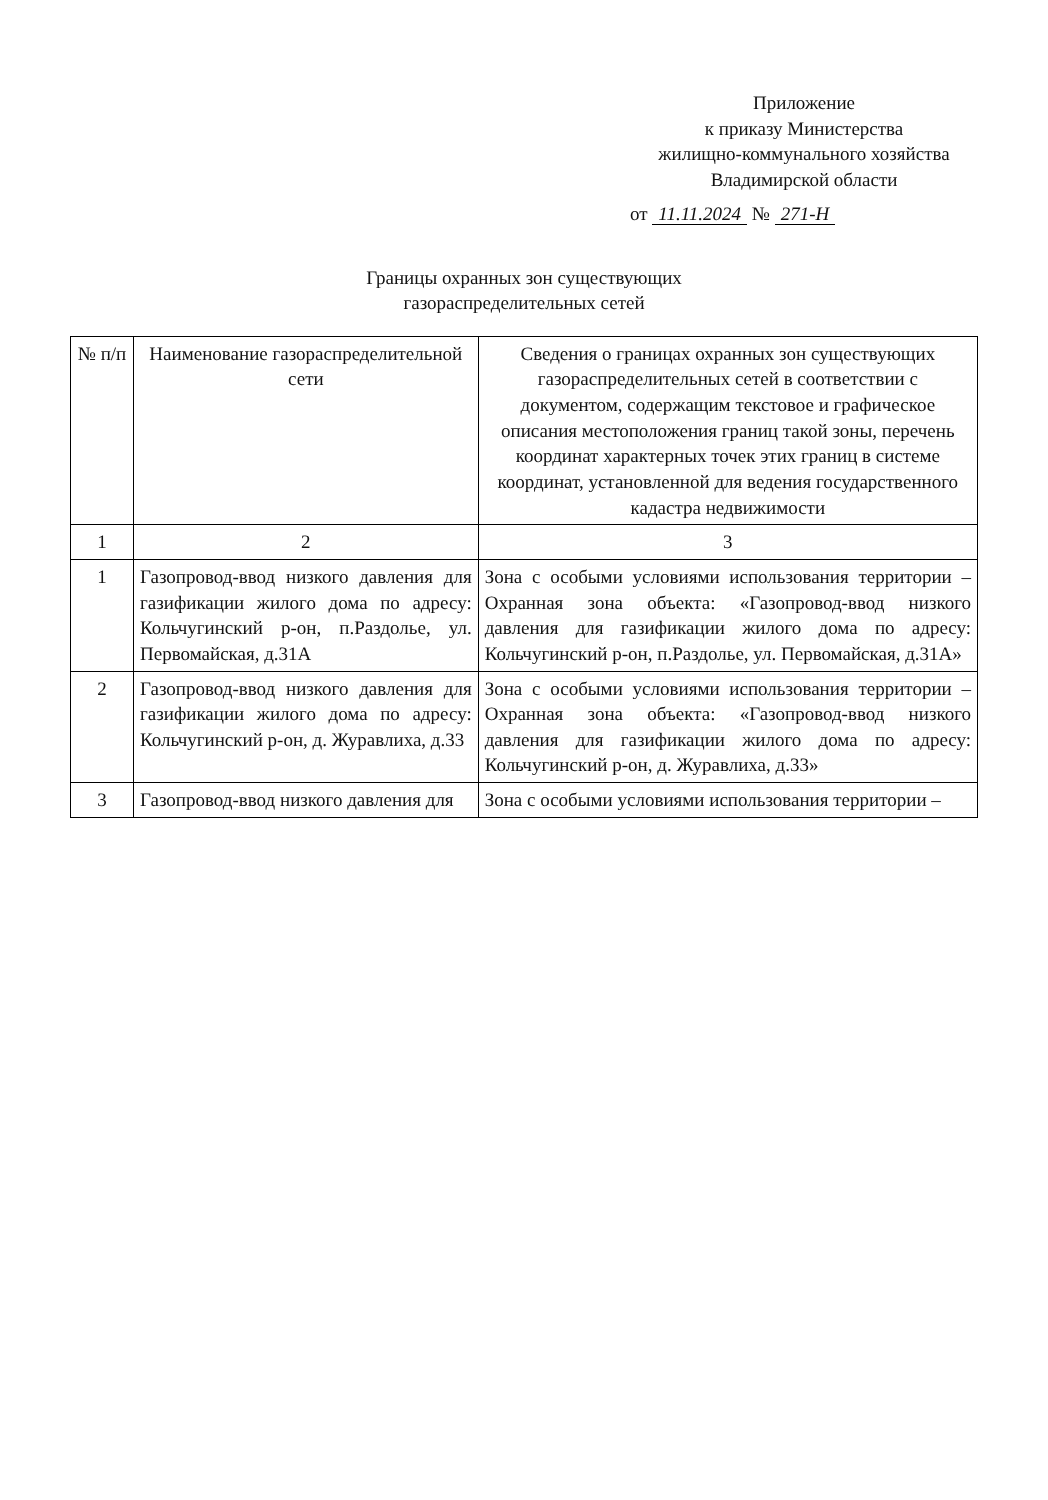Приложение
к приказу Министерства
жилищно-коммунального хозяйства
Владимирской области
от 11.11.2024 № 271-Н
Границы охранных зон существующих
газораспределительных сетей
| № п/п | Наименование газораспределительной сети | Сведения о границах охранных зон существующих газораспределительных сетей в соответствии с документом, содержащим текстовое и графическое описания местоположения границ такой зоны, перечень координат характерных точек этих границ в системе координат, установленной для ведения государственного кадастра недвижимости |
| --- | --- | --- |
| 1 | 2 | 3 |
| 1 | Газопровод-ввод низкого давления для газификации жилого дома по адресу: Кольчугинский р-он, п.Раздолье, ул. Первомайская, д.31А | Зона с особыми условиями использования территории – Охранная зона объекта: «Газопровод-ввод низкого давления для газификации жилого дома по адресу: Кольчугинский р-он, п.Раздолье, ул. Первомайская, д.31А» |
| 2 | Газопровод-ввод низкого давления для газификации жилого дома по адресу: Кольчугинский р-он, д. Журавлиха, д.33 | Зона с особыми условиями использования территории – Охранная зона объекта: «Газопровод-ввод низкого давления для газификации жилого дома по адресу: Кольчугинский р-он, д. Журавлиха, д.33» |
| 3 | Газопровод-ввод низкого давления для | Зона с особыми условиями использования территории – |